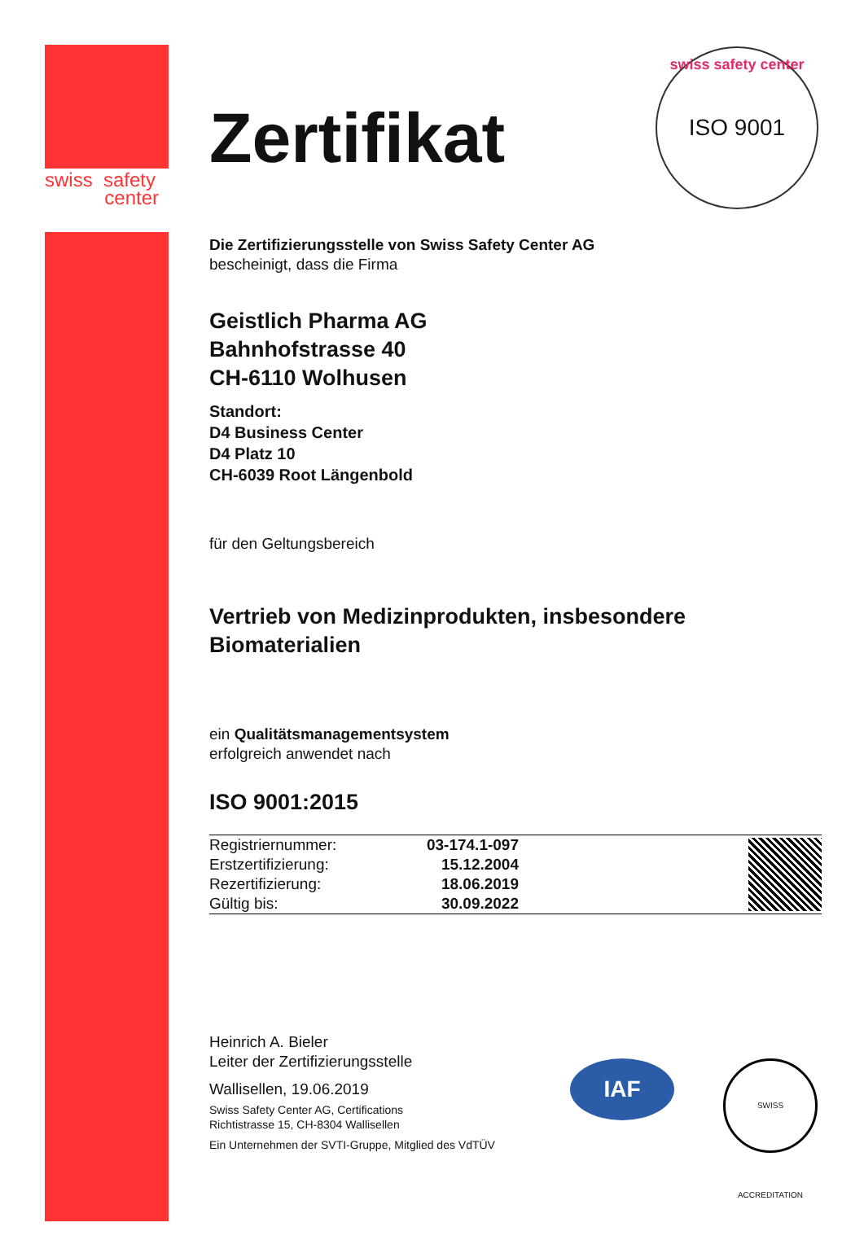swiss safety
center
swiss safety center ISO 9001
Zertifikat
Die Zertifizierungsstelle von Swiss Safety Center AG
bescheinigt, dass die Firma
Geistlich Pharma AG
Bahnhofstrasse 40
CH-6110 Wolhusen
Standort:
D4 Business Center
D4 Platz 10
CH-6039 Root Längenbold
für den Geltungsbereich
Vertrieb von Medizinprodukten, insbesondere
Biomaterialien
ein Qualitätsmanagementsystem
erfolgreich anwendet nach
ISO 9001:2015
| Registriernummer: | 03-174.1-097 | |
| Erstzertifizierung: | 15.12.2004 | |
| Rezertifizierung: | 18.06.2019 | |
| Gültig bis: | 30.09.2022 | |
Heinrich A. Bieler
Leiter der Zertifizierungsstelle
Wallisellen, 19.06.2019
Swiss Safety Center AG, Certifications
Richtistrasse 15, CH-8304 Wallisellen
Ein Unternehmen der SVTI-Gruppe, Mitglied des VdTÜV
IAF
SWISS ACCREDITATION